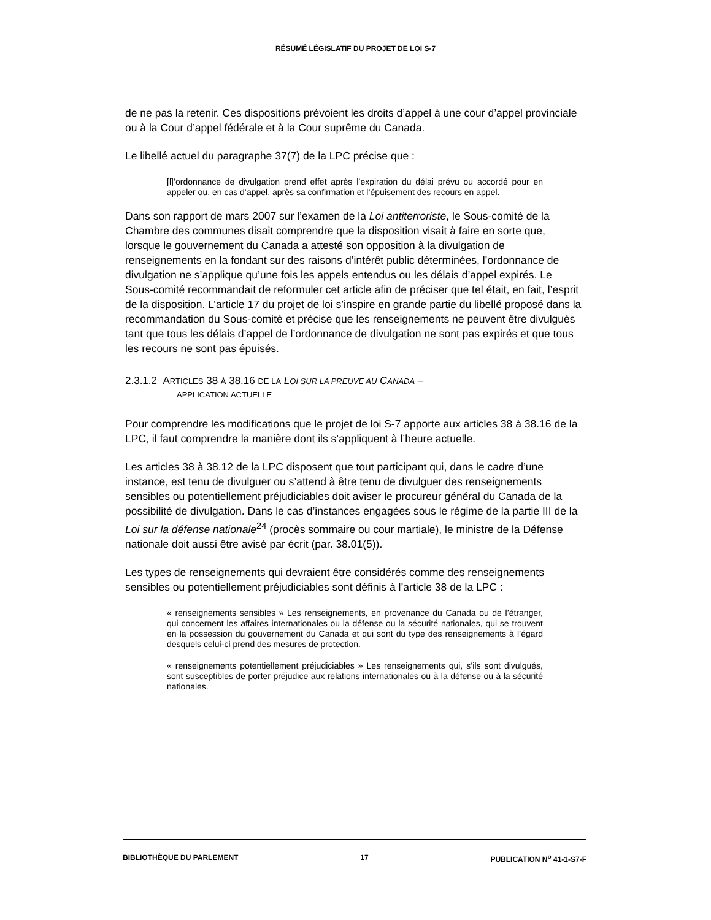RÉSUMÉ LÉGISLATIF DU PROJET DE LOI S-7
de ne pas la retenir. Ces dispositions prévoient les droits d’appel à une cour d’appel provinciale ou à la Cour d’appel fédérale et à la Cour suprême du Canada.
Le libellé actuel du paragraphe 37(7) de la LPC précise que :
[l]’ordonnance de divulgation prend effet après l’expiration du délai prévu ou accordé pour en appeler ou, en cas d’appel, après sa confirmation et l’épuisement des recours en appel.
Dans son rapport de mars 2007 sur l’examen de la Loi antiterroriste, le Sous-comité de la Chambre des communes disait comprendre que la disposition visait à faire en sorte que, lorsque le gouvernement du Canada a attesté son opposition à la divulgation de renseignements en la fondant sur des raisons d’intérêt public déterminées, l’ordonnance de divulgation ne s’applique qu’une fois les appels entendus ou les délais d’appel expirés. Le Sous-comité recommandait de reformuler cet article afin de préciser que tel était, en fait, l’esprit de la disposition. L’article 17 du projet de loi s’inspire en grande partie du libellé proposé dans la recommandation du Sous-comité et précise que les renseignements ne peuvent être divulgués tant que tous les délais d’appel de l’ordonnance de divulgation ne sont pas expirés et que tous les recours ne sont pas épuisés.
2.3.1.2 ARTICLES 38 À 38.16 DE LA LOI SUR LA PREUVE AU CANADA –
APPLICATION ACTUELLE
Pour comprendre les modifications que le projet de loi S-7 apporte aux articles 38 à 38.16 de la LPC, il faut comprendre la manière dont ils s’appliquent à l’heure actuelle.
Les articles 38 à 38.12 de la LPC disposent que tout participant qui, dans le cadre d’une instance, est tenu de divulguer ou s’attend à être tenu de divulguer des renseignements sensibles ou potentiellement préjudiciables doit aviser le procureur général du Canada de la possibilité de divulgation. Dans le cas d’instances engagées sous le régime de la partie III de la Loi sur la défense nationale<sup>24</sup> (procès sommaire ou cour martiale), le ministre de la Défense nationale doit aussi être avisé par écrit (par. 38.01(5)).
Les types de renseignements qui devraient être considérés comme des renseignements sensibles ou potentiellement préjudiciables sont définis à l’article 38 de la LPC :
« renseignements sensibles » Les renseignements, en provenance du Canada ou de l’étranger, qui concernent les affaires internationales ou la défense ou la sécurité nationales, qui se trouvent en la possession du gouvernement du Canada et qui sont du type des renseignements à l’égard desquels celui-ci prend des mesures de protection.
« renseignements potentiellement préjudiciables » Les renseignements qui, s’ils sont divulgués, sont susceptibles de porter préjudice aux relations internationales ou à la défense ou à la sécurité nationales.
BIBLIOTHÈQUE DU PARLEMENT 17 PUBLICATION N<sup>o</sup> 41-1-S7-F